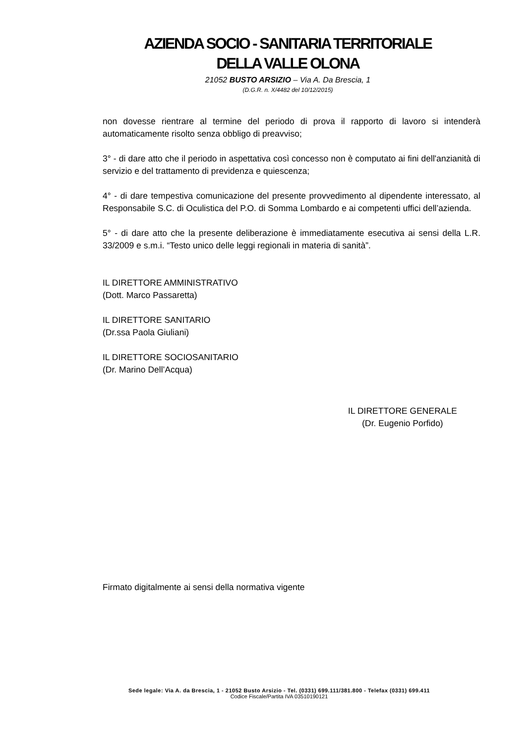AZIENDA SOCIO - SANITARIA TERRITORIALE
DELLA VALLE OLONA
21052 BUSTO ARSIZIO – Via A. Da Brescia, 1
(D.G.R. n. X/4482 del 10/12/2015)
non dovesse rientrare al termine del periodo di prova il rapporto di lavoro si intenderà automaticamente risolto senza obbligo di preavviso;
3° - di dare atto che il periodo in aspettativa così concesso non è computato ai fini dell'anzianità di servizio e del trattamento di previdenza e quiescenza;
4° - di dare tempestiva comunicazione del presente provvedimento al dipendente interessato, al Responsabile S.C. di Oculistica del P.O. di Somma Lombardo e ai competenti uffici dell’azienda.
5° - di dare atto che la presente deliberazione è immediatamente esecutiva ai sensi della L.R. 33/2009 e s.m.i. “Testo unico delle leggi regionali in materia di sanità”.
IL DIRETTORE AMMINISTRATIVO
(Dott. Marco Passaretta)
IL DIRETTORE SANITARIO
(Dr.ssa Paola Giuliani)
IL DIRETTORE SOCIOSANITARIO
(Dr. Marino Dell’Acqua)
IL DIRETTORE GENERALE
(Dr. Eugenio Porfido)
Firmato digitalmente ai sensi della normativa vigente
Sede legale: Via A. da Brescia, 1 - 21052 Busto Arsizio - Tel. (0331) 699.111/381.800 - Telefax (0331) 699.411
Codice Fiscale/Partita IVA 03510190121